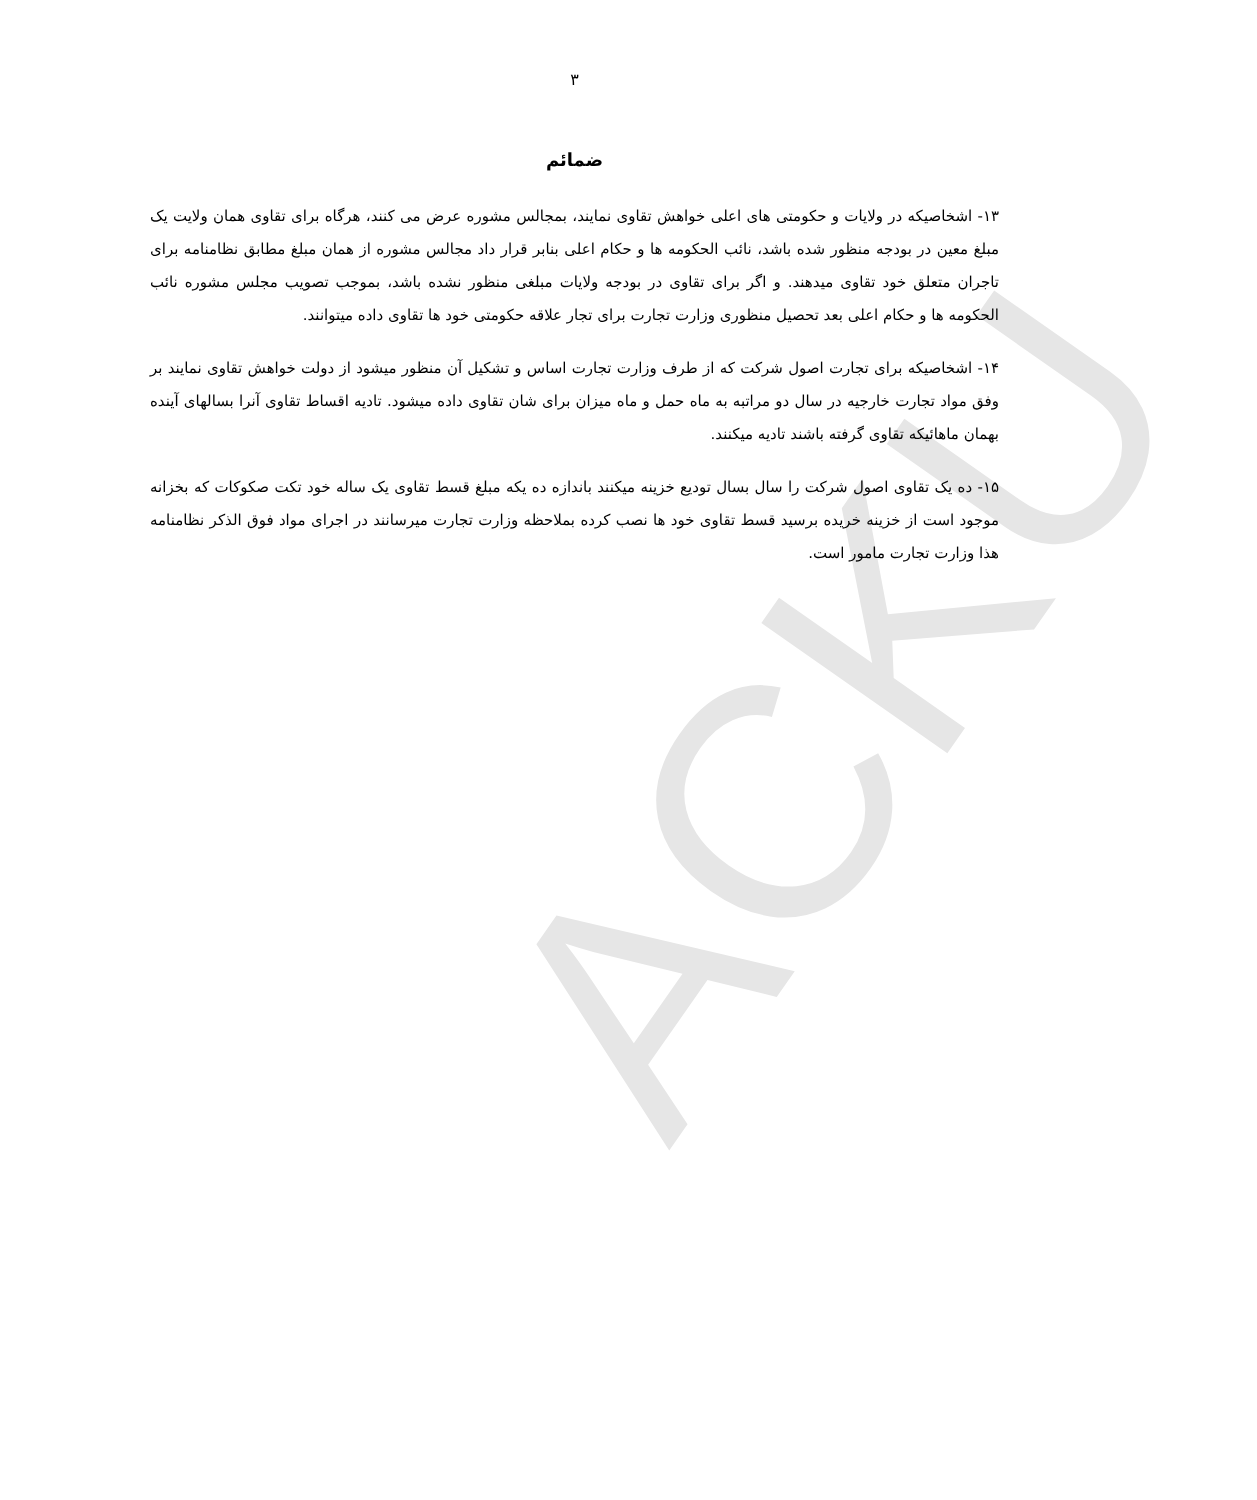ACKU
۳
ضمائم
۱۳- اشخاصیکه در ولایات و حکومتی های اعلی خواهش تقاوی نمایند، بمجالس مشوره عرض می کنند، هرگاه برای تقاوی همان ولایت یک مبلغ معین در بودجه منظور شده باشد، نائب الحکومه ها و حکام اعلی بنابر قرار داد مجالس مشوره از همان مبلغ مطابق نظامنامه برای تاجران متعلق خود تقاوی میدهند. و اگر برای تقاوی در بودجه ولایات مبلغی منظور نشده باشد، بموجب تصویب مجلس مشوره نائب الحکومه ها و حکام اعلی بعد تحصیل منظوری وزارت تجارت برای تجار علاقه حکومتی خود ها تقاوی داده میتوانند.
۱۴- اشخاصیکه برای تجارت اصول شرکت که از طرف وزارت تجارت اساس و تشکیل آن منظور میشود از دولت خواهش تقاوی نمایند بر وفق مواد تجارت خارجیه در سال دو مراتبه به ماه حمل و ماه میزان برای شان تقاوی داده میشود. تادیه اقساط تقاوی آنرا بسالهای آینده بهمان ماهائیکه تقاوی گرفته باشند تادیه میکنند.
۱۵- ده یک تقاوی اصول شرکت را سال بسال تودیع خزینه میکنند باندازه ده یکه مبلغ قسط تقاوی یک ساله خود تکت صکوکات که بخزانه موجود است از خزینه خریده برسید قسط تقاوی خود ها نصب کرده بملاحظه وزارت تجارت میرسانند در اجرای مواد فوق الذکر نظامنامه هذا وزارت تجارت مامور است.